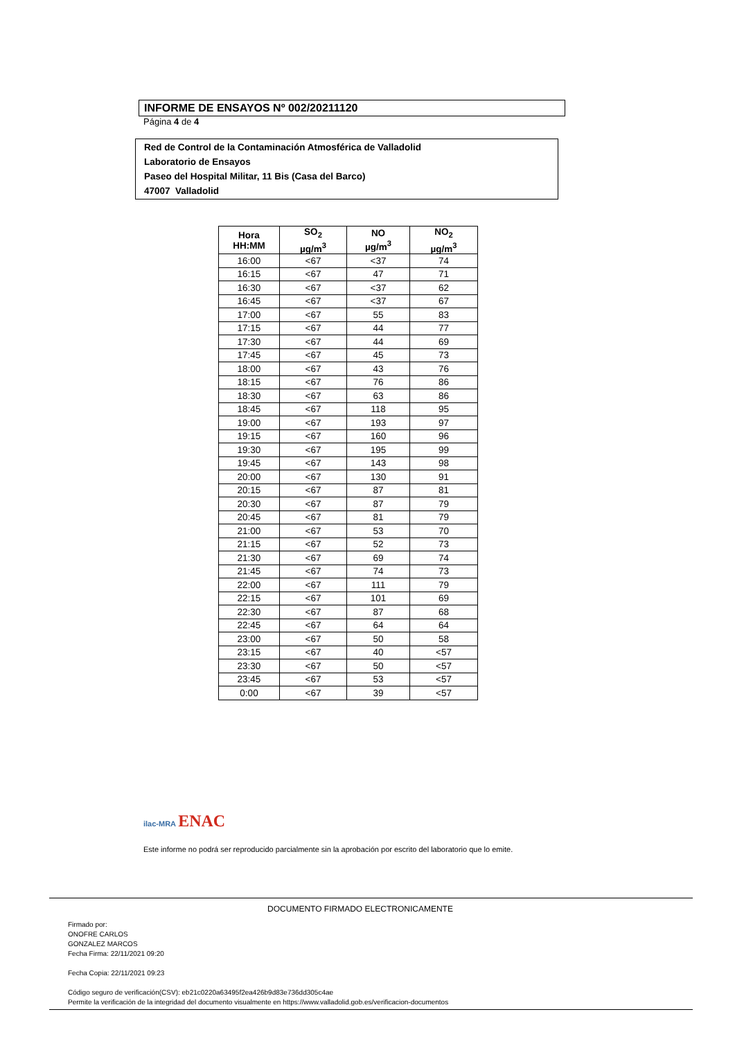INFORME DE ENSAYOS Nº 002/20211120
Página 4 de 4
Red de Control de la Contaminación Atmosférica de Valladolid
Laboratorio de Ensayos
Paseo del Hospital Militar, 11 Bis (Casa del Barco)
47007 Valladolid
| Hora HH:MM | SO<sub>2</sub> µg/m<sup>3</sup> | NO µg/m<sup>3</sup> | NO<sub>2</sub> µg/m<sup>3</sup> |
| --- | --- | --- | --- |
| 16:00 | <67 | <37 | 74 |
| 16:15 | <67 | 47 | 71 |
| 16:30 | <67 | <37 | 62 |
| 16:45 | <67 | <37 | 67 |
| 17:00 | <67 | 55 | 83 |
| 17:15 | <67 | 44 | 77 |
| 17:30 | <67 | 44 | 69 |
| 17:45 | <67 | 45 | 73 |
| 18:00 | <67 | 43 | 76 |
| 18:15 | <67 | 76 | 86 |
| 18:30 | <67 | 63 | 86 |
| 18:45 | <67 | 118 | 95 |
| 19:00 | <67 | 193 | 97 |
| 19:15 | <67 | 160 | 96 |
| 19:30 | <67 | 195 | 99 |
| 19:45 | <67 | 143 | 98 |
| 20:00 | <67 | 130 | 91 |
| 20:15 | <67 | 87 | 81 |
| 20:30 | <67 | 87 | 79 |
| 20:45 | <67 | 81 | 79 |
| 21:00 | <67 | 53 | 70 |
| 21:15 | <67 | 52 | 73 |
| 21:30 | <67 | 69 | 74 |
| 21:45 | <67 | 74 | 73 |
| 22:00 | <67 | 111 | 79 |
| 22:15 | <67 | 101 | 69 |
| 22:30 | <67 | 87 | 68 |
| 22:45 | <67 | 64 | 64 |
| 23:00 | <67 | 50 | 58 |
| 23:15 | <67 | 40 | <57 |
| 23:30 | <67 | 50 | <57 |
| 23:45 | <67 | 53 | <57 |
| 0:00 | <67 | 39 | <57 |
ilac-MRA ENAC
Este informe no podrá ser reproducido parcialmente sin la aprobación por escrito del laboratorio que lo emite.
DOCUMENTO FIRMADO ELECTRONICAMENTE
Firmado por:
ONOFRE CARLOS
GONZALEZ MARCOS
Fecha Firma: 22/11/2021 09:20
Fecha Copia: 22/11/2021 09:23
Código seguro de verificación(CSV): eb21c0220a63495f2ea426b9d83e736dd305c4ae
Permite la verificación de la integridad del documento visualmente en https://www.valladolid.gob.es/verificacion-documentos